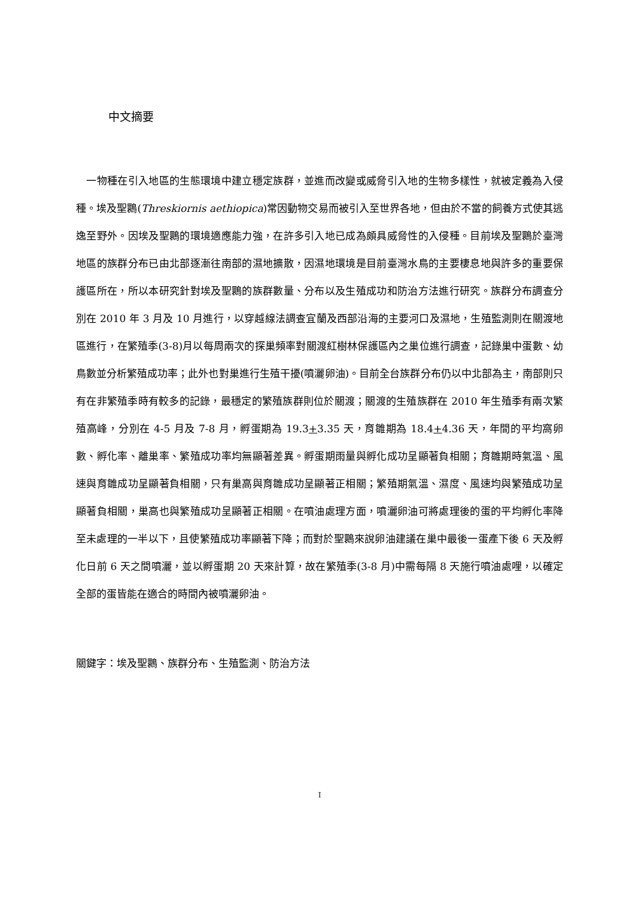中文摘要
 一物種在引入地區的生態環境中建立穩定族群，並進而改變或威脅引入地的生物多樣性，就被定義為入侵種。埃及聖䴉(Threskiornis aethiopica)常因動物交易而被引入至世界各地，但由於不當的飼養方式使其逃逸至野外。因埃及聖䴉的環境適應能力強，在許多引入地已成為頗具威脅性的入侵種。目前埃及聖䴉於臺灣地區的族群分布已由北部逐漸往南部的濕地擴散，因濕地環境是目前臺灣水鳥的主要棲息地與許多的重要保護區所在，所以本研究針對埃及聖䴉的族群數量、分布以及生殖成功和防治方法進行研究。族群分布調查分別在 2010 年 3 月及 10 月進行，以穿越線法調查宜蘭及西部沿海的主要河口及濕地，生殖監測則在關渡地區進行，在繁殖季(3-8)月以每周兩次的探巢頻率對關渡紅樹林保護區內之巢位進行調查，記錄巢中蛋數、幼鳥數並分析繁殖成功率；此外也對巢進行生殖干擾(噴灑卵油)。目前全台族群分布仍以中北部為主，南部則只有在非繁殖季時有較多的記錄，最穩定的繁殖族群則位於關渡；關渡的生殖族群在 2010 年生殖季有兩次繁殖高峰，分別在 4-5 月及 7-8 月，孵蛋期為 19.3+3.35 天，育雛期為 18.4+4.36 天，年間的平均窩卵數、孵化率、離巢率、繁殖成功率均無顯著差異。孵蛋期雨量與孵化成功呈顯著負相關；育雛期時氣溫、風速與育雛成功呈顯著負相關，只有巢高與育雛成功呈顯著正相關；繁殖期氣溫、濕度、風速均與繁殖成功呈顯著負相關，巢高也與繁殖成功呈顯著正相關。在噴油處理方面，噴灑卵油可將處理後的蛋的平均孵化率降至未處理的一半以下，且使繁殖成功率顯著下降；而對於聖䴉來說卵油建議在巢中最後一蛋產下後 6 天及孵化日前 6 天之間噴灑，並以孵蛋期 20 天來計算，故在繁殖季(3-8 月)中需每隔 8 天施行噴油處哩，以確定全部的蛋皆能在適合的時間內被噴灑卵油。
關鍵字：埃及聖䴉、族群分布、生殖監測、防治方法
I